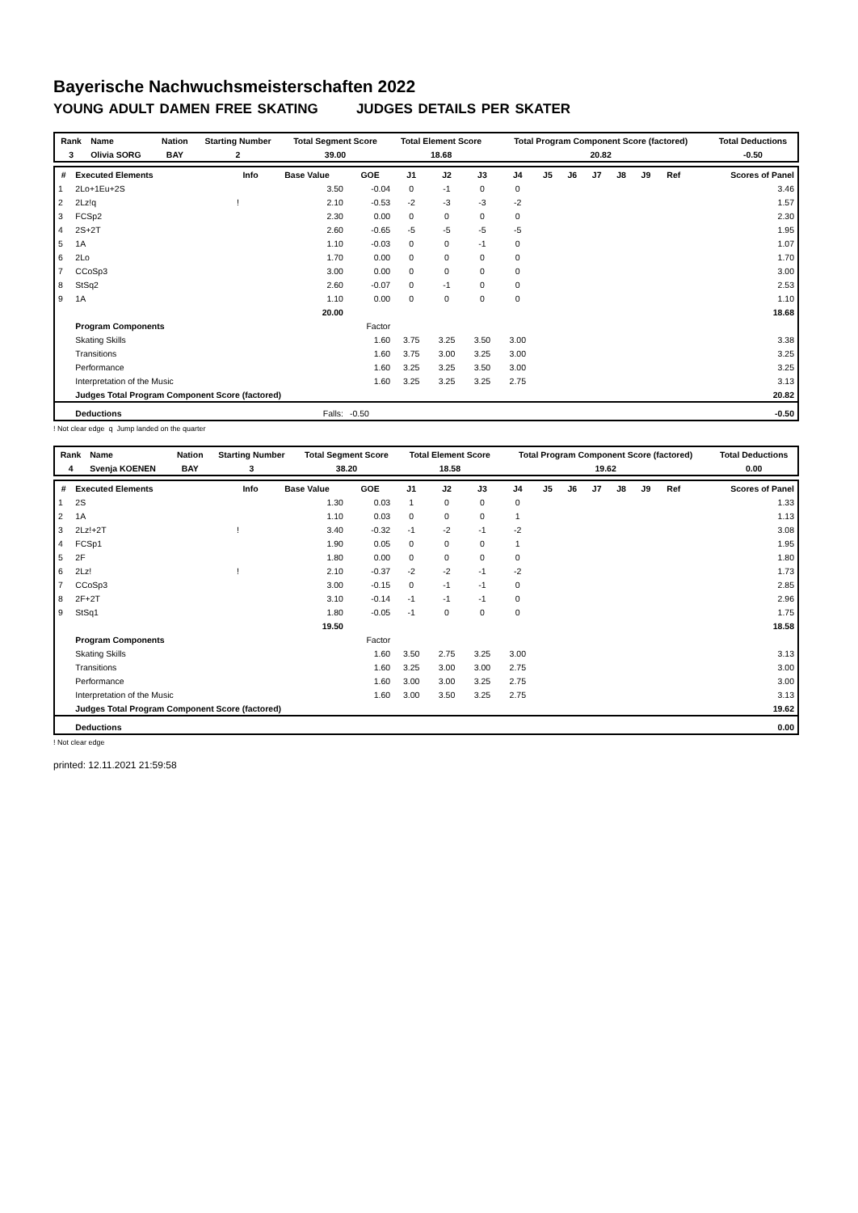Bayerische Nachwuchsmeisterschaften 2022
YOUNG ADULT DAMEN FREE SKATING JUDGES DETAILS PER SKATER
| Rank | Name | Nation | Starting Number | Total Segment Score | Total Element Score | Total Program Component Score (factored) | Total Deductions |
| --- | --- | --- | --- | --- | --- | --- | --- |
| 3 | Olivia SORG | BAY | 2 | 39.00 | 18.68 | 20.82 | -0.50 |
| # | Executed Elements | Info | Base Value | GOE | J1 | J2 | J3 | J4 | J5 | J6 | J7 | J8 | J9 | Ref | Scores of Panel |
| --- | --- | --- | --- | --- | --- | --- | --- | --- | --- | --- | --- | --- | --- | --- | --- |
| 1 | 2Lo+1Eu+2S | | 3.50 | -0.04 | 0 | -1 | 0 | 0 | | | | | | | 3.46 |
| 2 | 2Lz!q | ! | 2.10 | -0.53 | -2 | -3 | -3 | -2 | | | | | | | 1.57 |
| 3 | FCSp2 | | 2.30 | 0.00 | 0 | 0 | 0 | 0 | | | | | | | 2.30 |
| 4 | 2S+2T | | 2.60 | -0.65 | -5 | -5 | -5 | -5 | | | | | | | 1.95 |
| 5 | 1A | | 1.10 | -0.03 | 0 | 0 | -1 | 0 | | | | | | | 1.07 |
| 6 | 2Lo | | 1.70 | 0.00 | 0 | 0 | 0 | 0 | | | | | | | 1.70 |
| 7 | CCoSp3 | | 3.00 | 0.00 | 0 | 0 | 0 | 0 | | | | | | | 3.00 |
| 8 | StSq2 | | 2.60 | -0.07 | 0 | -1 | 0 | 0 | | | | | | | 2.53 |
| 9 | 1A | | 1.10 | 0.00 | 0 | 0 | 0 | 0 | | | | | | | 1.10 |
| | | | 20.00 | | | | | | | | | | | | 18.68 |
| | Program Components | | | Factor | | | | | | | | | | | |
| | Skating Skills | | | 1.60 | 3.75 | 3.25 | 3.50 | 3.00 | | | | | | | 3.38 |
| | Transitions | | | 1.60 | 3.75 | 3.00 | 3.25 | 3.00 | | | | | | | 3.25 |
| | Performance | | | 1.60 | 3.25 | 3.25 | 3.50 | 3.00 | | | | | | | 3.25 |
| | Interpretation of the Music | | | 1.60 | 3.25 | 3.25 | 3.25 | 2.75 | | | | | | | 3.13 |
| | Judges Total Program Component Score (factored) | | | | | | | | | | | | | | 20.82 |
| | Deductions | | Falls: | -0.50 | | | | | | | | | | | -0.50 |
! Not clear edge q Jump landed on the quarter
| Rank | Name | Nation | Starting Number | Total Segment Score | Total Element Score | Total Program Component Score (factored) | Total Deductions |
| --- | --- | --- | --- | --- | --- | --- | --- |
| 4 | Svenja KOENEN | BAY | 3 | 38.20 | 18.58 | 19.62 | 0.00 |
| # | Executed Elements | Info | Base Value | GOE | J1 | J2 | J3 | J4 | J5 | J6 | J7 | J8 | J9 | Ref | Scores of Panel |
| --- | --- | --- | --- | --- | --- | --- | --- | --- | --- | --- | --- | --- | --- | --- | --- |
| 1 | 2S | | 1.30 | 0.03 | 1 | 0 | 0 | 0 | | | | | | | 1.33 |
| 2 | 1A | | 1.10 | 0.03 | 0 | 0 | 0 | 1 | | | | | | | 1.13 |
| 3 | 2Lz!+2T | ! | 3.40 | -0.32 | -1 | -2 | -1 | -2 | | | | | | | 3.08 |
| 4 | FCSp1 | | 1.90 | 0.05 | 0 | 0 | 0 | 1 | | | | | | | 1.95 |
| 5 | 2F | | 1.80 | 0.00 | 0 | 0 | 0 | 0 | | | | | | | 1.80 |
| 6 | 2Lz! | ! | 2.10 | -0.37 | -2 | -2 | -1 | -2 | | | | | | | 1.73 |
| 7 | CCoSp3 | | 3.00 | -0.15 | 0 | -1 | -1 | 0 | | | | | | | 2.85 |
| 8 | 2F+2T | | 3.10 | -0.14 | -1 | -1 | -1 | 0 | | | | | | | 2.96 |
| 9 | StSq1 | | 1.80 | -0.05 | -1 | 0 | 0 | 0 | | | | | | | 1.75 |
| | | | 19.50 | | | | | | | | | | | | 18.58 |
| | Program Components | | | Factor | | | | | | | | | | | |
| | Skating Skills | | | 1.60 | 3.50 | 2.75 | 3.25 | 3.00 | | | | | | | 3.13 |
| | Transitions | | | 1.60 | 3.25 | 3.00 | 3.00 | 2.75 | | | | | | | 3.00 |
| | Performance | | | 1.60 | 3.00 | 3.00 | 3.25 | 2.75 | | | | | | | 3.00 |
| | Interpretation of the Music | | | 1.60 | 3.00 | 3.50 | 3.25 | 2.75 | | | | | | | 3.13 |
| | Judges Total Program Component Score (factored) | | | | | | | | | | | | | | 19.62 |
| | Deductions | | | | | | | | | | | | | | 0.00 |
! Not clear edge
printed: 12.11.2021 21:59:58